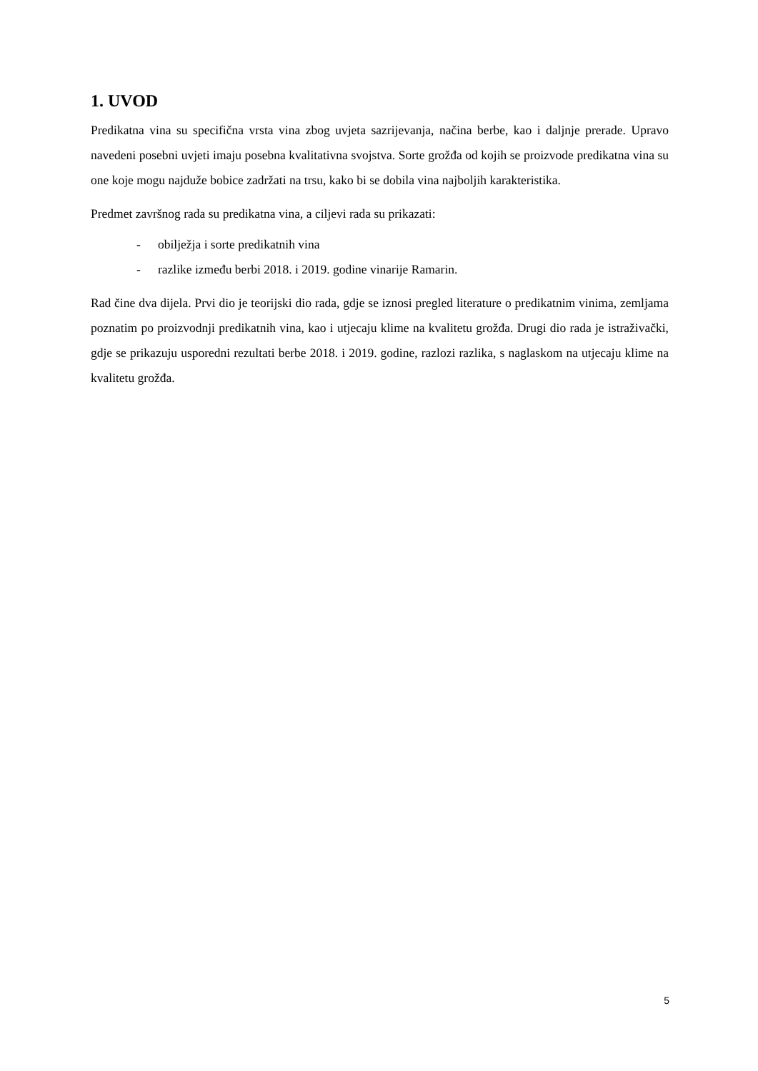1. UVOD
Predikatna vina su specifična vrsta vina zbog uvjeta sazrijevanja, načina berbe, kao i daljnje prerade. Upravo navedeni posebni uvjeti imaju posebna kvalitativna svojstva. Sorte grožđa od kojih se proizvode predikatna vina su one koje mogu najduže bobice zadržati na trsu, kako bi se dobila vina najboljih karakteristika.
Predmet završnog rada su predikatna vina, a ciljevi rada su prikazati:
- obilježja i sorte predikatnih vina
- razlike između berbi 2018. i 2019. godine vinarije Ramarin.
Rad čine dva dijela. Prvi dio je teorijski dio rada, gdje se iznosi pregled literature o predikatnim vinima, zemljama poznatim po proizvodnji predikatnih vina, kao i utjecaju klime na kvalitetu grožđa. Drugi dio rada je istraživački, gdje se prikazuju usporedni rezultati berbe 2018. i 2019. godine, razlozi razlika, s naglaskom na utjecaju klime na kvalitetu grožđa.
5